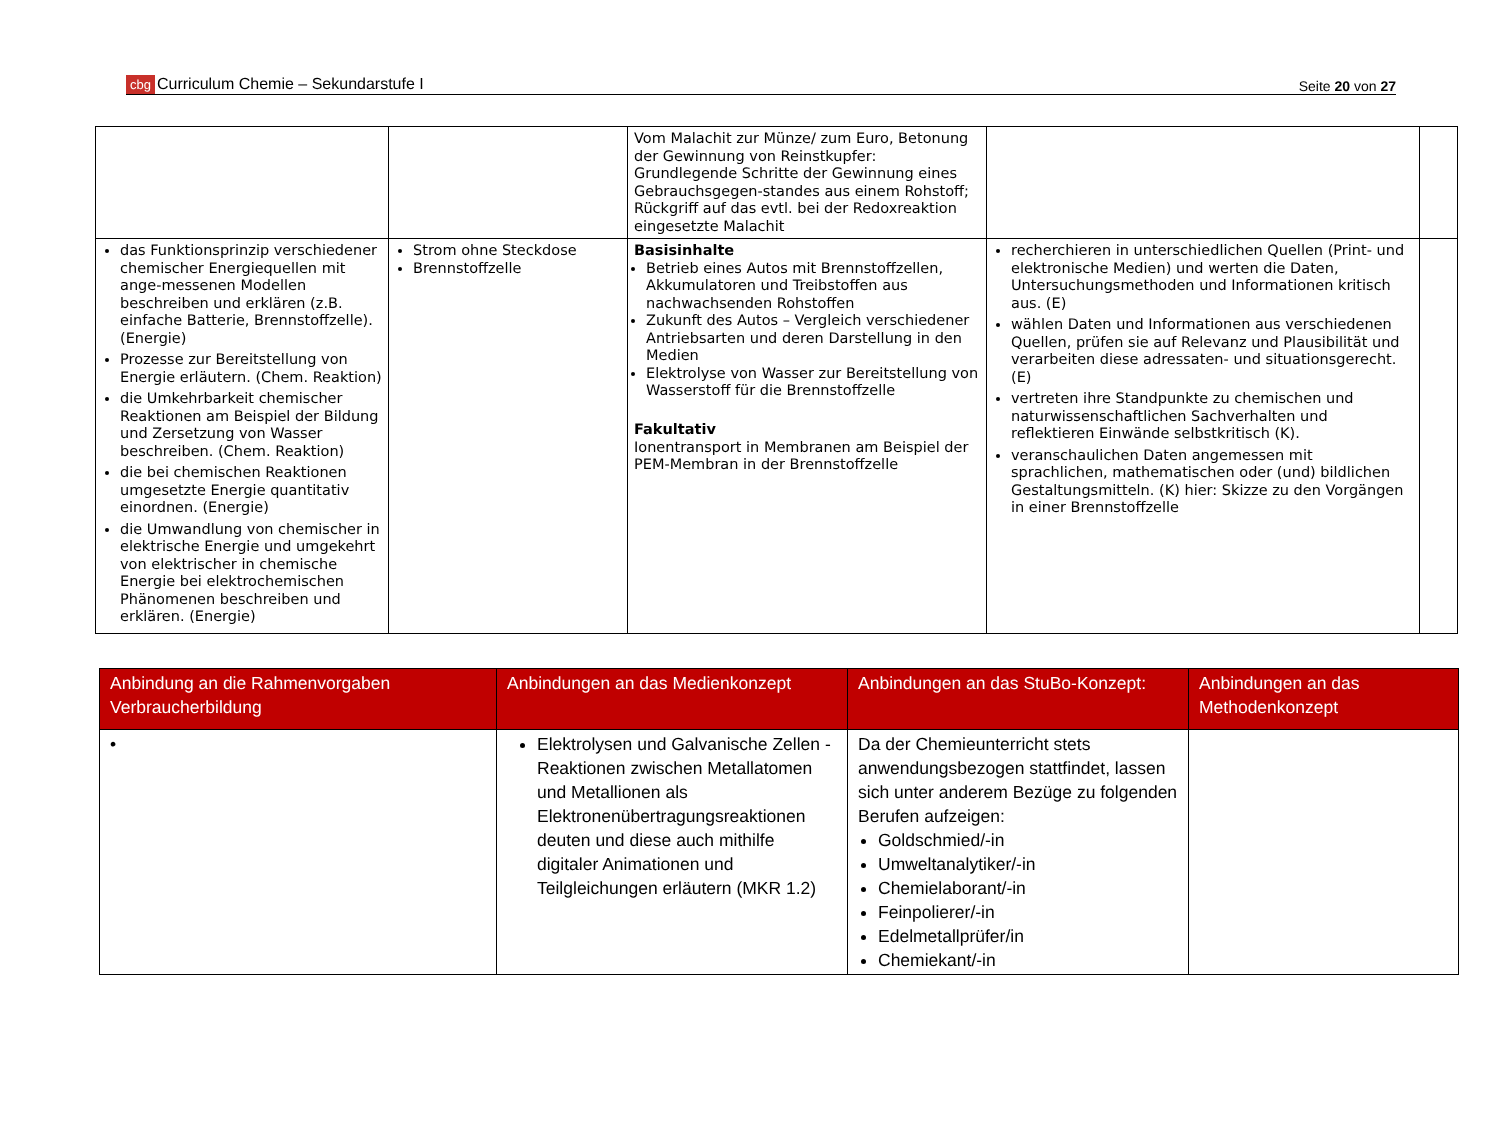cbg Curriculum Chemie – Sekundarstufe I Seite 20 von 27
| | | Vom Malachit zur Münze/ zum Euro, Betonung der Gewinnung von Reinstkupfer: Grundlegende Schritte der Gewinnung eines Gebrauchsgegen-standes aus einem Rohstoff; Rückgriff auf das evtl. bei der Redoxreaktion eingesetzte Malachit | | |
| das Funktionsprinzip verschiedener chemischer Energiequellen mit ange-messenen Modellen beschreiben und erklären (z.B. einfache Batterie, Brennstoffzelle). (Energie) Prozesse zur Bereitstellung von Energie erläutern. (Chem. Reaktion) die Umkehrbarkeit chemischer Reaktionen am Beispiel der Bildung und Zersetzung von Wasser beschreiben. (Chem. Reaktion) die bei chemischen Reaktionen umgesetzte Energie quantitativ einordnen. (Energie) die Umwandlung von chemischer in elektrische Energie und umgekehrt von elektrischer in chemische Energie bei elektrochemischen Phänomenen beschreiben und erklären. (Energie) | Strom ohne Steckdose Brennstoffzelle | Basisinhalte Betrieb eines Autos mit Brennstoffzellen, Akkumulatoren und Treibstoffen aus nachwachsenden Rohstoffen Zukunft des Autos – Vergleich verschiedener Antriebsarten und deren Darstellung in den Medien Elektrolyse von Wasser zur Bereitstellung von Wasserstoff für die Brennstoffzelle Fakultativ Ionentransport in Membranen am Beispiel der PEM-Membran in der Brennstoffzelle | recherchieren in unterschiedlichen Quellen (Print- und elektronische Medien) und werten die Daten, Untersuchungsmethoden und Informationen kritisch aus. (E) wählen Daten und Informationen aus verschiedenen Quellen, prüfen sie auf Relevanz und Plausibilität und verarbeiten diese adressaten- und situationsgerecht. (E) vertreten ihre Standpunkte zu chemischen und naturwissenschaftlichen Sachverhalten und reflektieren Einwände selbstkritisch (K). veranschaulichen Daten angemessen mit sprachlichen, mathematischen oder (und) bildlichen Gestaltungsmitteln. (K) hier: Skizze zu den Vorgängen in einer Brennstoffzelle | |
| Anbindung an die Rahmenvorgaben Verbraucherbildung | Anbindungen an das Medienkonzept | Anbindungen an das StuBo-Konzept: | Anbindungen an das Methodenkonzept |
| --- | --- | --- | --- |
| • | Elektrolysen und Galvanische Zellen - Reaktionen zwischen Metallatomen und Metallionen als Elektronenübertragungsreaktionen deuten und diese auch mithilfe digitaler Animationen und Teilgleichungen erläutern (MKR 1.2) | Da der Chemieunterricht stets anwendungsbezogen stattfindet, lassen sich unter anderem Bezüge zu folgenden Berufen aufzeigen: Goldschmied/-in Umweltanalytiker/-in Chemielaborant/-in Feinpolierer/-in Edelmetallprüfer/in Chemiekant/-in | |